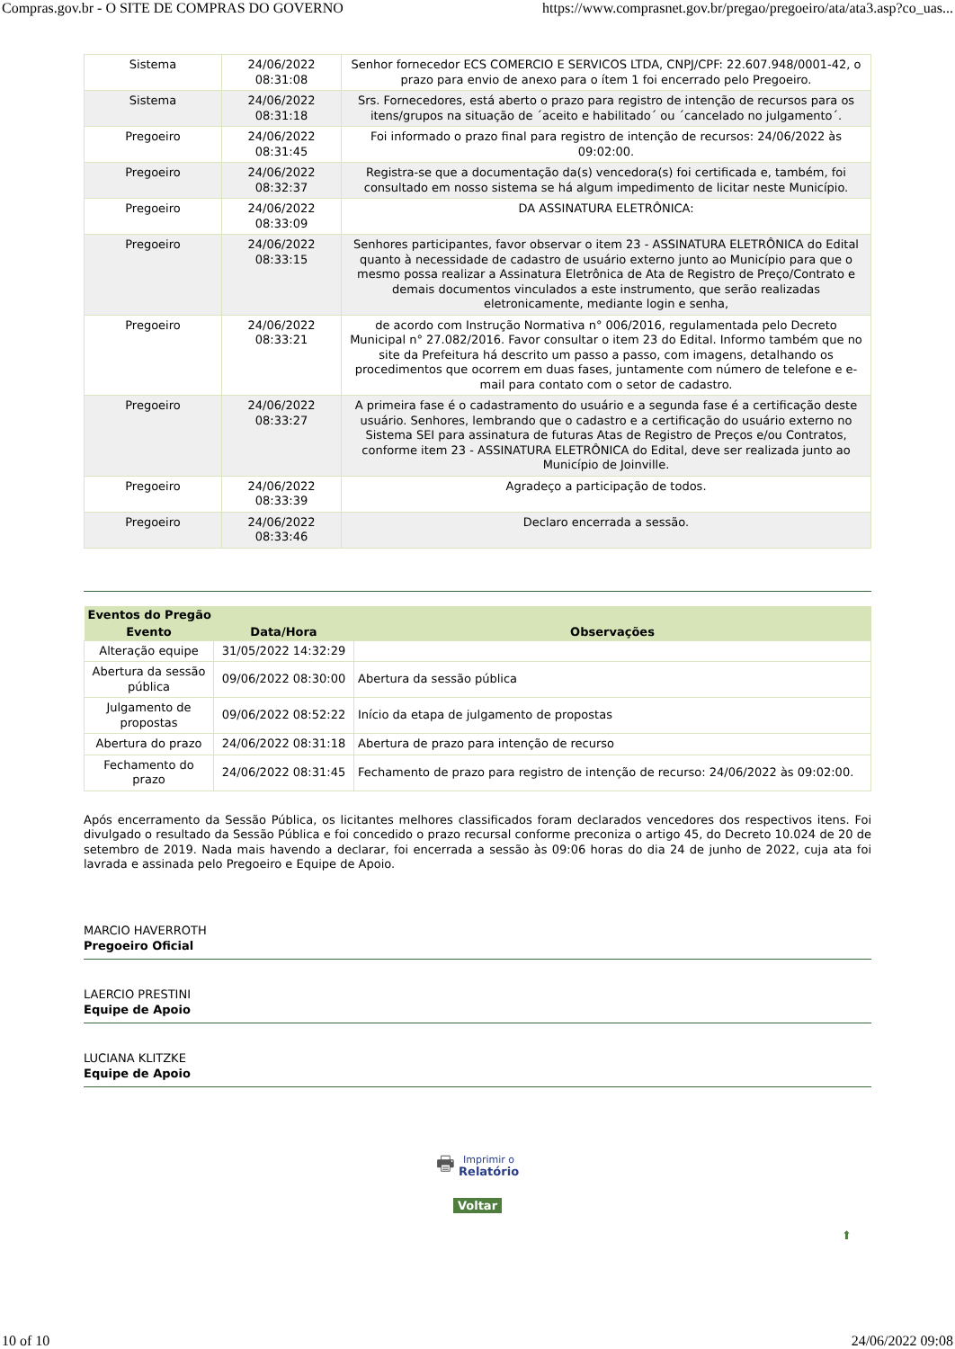Compras.gov.br - O SITE DE COMPRAS DO GOVERNO https://www.comprasnet.gov.br/pregao/pregoeiro/ata/ata3.asp?co_uas...
| Sistema | 24/06/2022 08:31:08 | Senhor fornecedor ECS COMERCIO E SERVICOS LTDA, CNPJ/CPF: 22.607.948/0001-42, o prazo para envio de anexo para o ítem 1 foi encerrado pelo Pregoeiro. |
| Sistema | 24/06/2022 08:31:18 | Srs. Fornecedores, está aberto o prazo para registro de intenção de recursos para os itens/grupos na situação de ´aceito e habilitado´ ou ´cancelado no julgamento´. |
| Pregoeiro | 24/06/2022 08:31:45 | Foi informado o prazo final para registro de intenção de recursos: 24/06/2022 às 09:02:00. |
| Pregoeiro | 24/06/2022 08:32:37 | Registra-se que a documentação da(s) vencedora(s) foi certificada e, também, foi consultado em nosso sistema se há algum impedimento de licitar neste Município. |
| Pregoeiro | 24/06/2022 08:33:09 | DA ASSINATURA ELETRÔNICA: |
| Pregoeiro | 24/06/2022 08:33:15 | Senhores participantes, favor observar o item 23 - ASSINATURA ELETRÔNICA do Edital quanto à necessidade de cadastro de usuário externo junto ao Município para que o mesmo possa realizar a Assinatura Eletrônica de Ata de Registro de Preço/Contrato e demais documentos vinculados a este instrumento, que serão realizadas eletronicamente, mediante login e senha, |
| Pregoeiro | 24/06/2022 08:33:21 | de acordo com Instrução Normativa n° 006/2016, regulamentada pelo Decreto Municipal n° 27.082/2016. Favor consultar o item 23 do Edital. Informo também que no site da Prefeitura há descrito um passo a passo, com imagens, detalhando os procedimentos que ocorrem em duas fases, juntamente com número de telefone e e-mail para contato com o setor de cadastro. |
| Pregoeiro | 24/06/2022 08:33:27 | A primeira fase é o cadastramento do usuário e a segunda fase é a certificação deste usuário. Senhores, lembrando que o cadastro e a certificação do usuário externo no Sistema SEI para assinatura de futuras Atas de Registro de Preços e/ou Contratos, conforme item 23 - ASSINATURA ELETRÔNICA do Edital, deve ser realizada junto ao Município de Joinville. |
| Pregoeiro | 24/06/2022 08:33:39 | Agradeço a participação de todos. |
| Pregoeiro | 24/06/2022 08:33:46 | Declaro encerrada a sessão. |
| Eventos do Pregão | | |
| --- | --- | --- |
| Evento | Data/Hora | Observações |
| Alteração equipe | 31/05/2022 14:32:29 | |
| Abertura da sessão pública | 09/06/2022 08:30:00 | Abertura da sessão pública |
| Julgamento de propostas | 09/06/2022 08:52:22 | Início da etapa de julgamento de propostas |
| Abertura do prazo | 24/06/2022 08:31:18 | Abertura de prazo para intenção de recurso |
| Fechamento do prazo | 24/06/2022 08:31:45 | Fechamento de prazo para registro de intenção de recurso: 24/06/2022 às 09:02:00. |
Após encerramento da Sessão Pública, os licitantes melhores classificados foram declarados vencedores dos respectivos itens. Foi divulgado o resultado da Sessão Pública e foi concedido o prazo recursal conforme preconiza o artigo 45, do Decreto 10.024 de 20 de setembro de 2019. Nada mais havendo a declarar, foi encerrada a sessão às 09:06 horas do dia 24 de junho de 2022, cuja ata foi lavrada e assinada pelo Pregoeiro e Equipe de Apoio.
MARCIO HAVERROTH
Pregoeiro Oficial
LAERCIO PRESTINI
Equipe de Apoio
LUCIANA KLITZKE
Equipe de Apoio
🖶 Imprimir o
Relatório
Voltar
⬆
10 of 10 24/06/2022 09:08